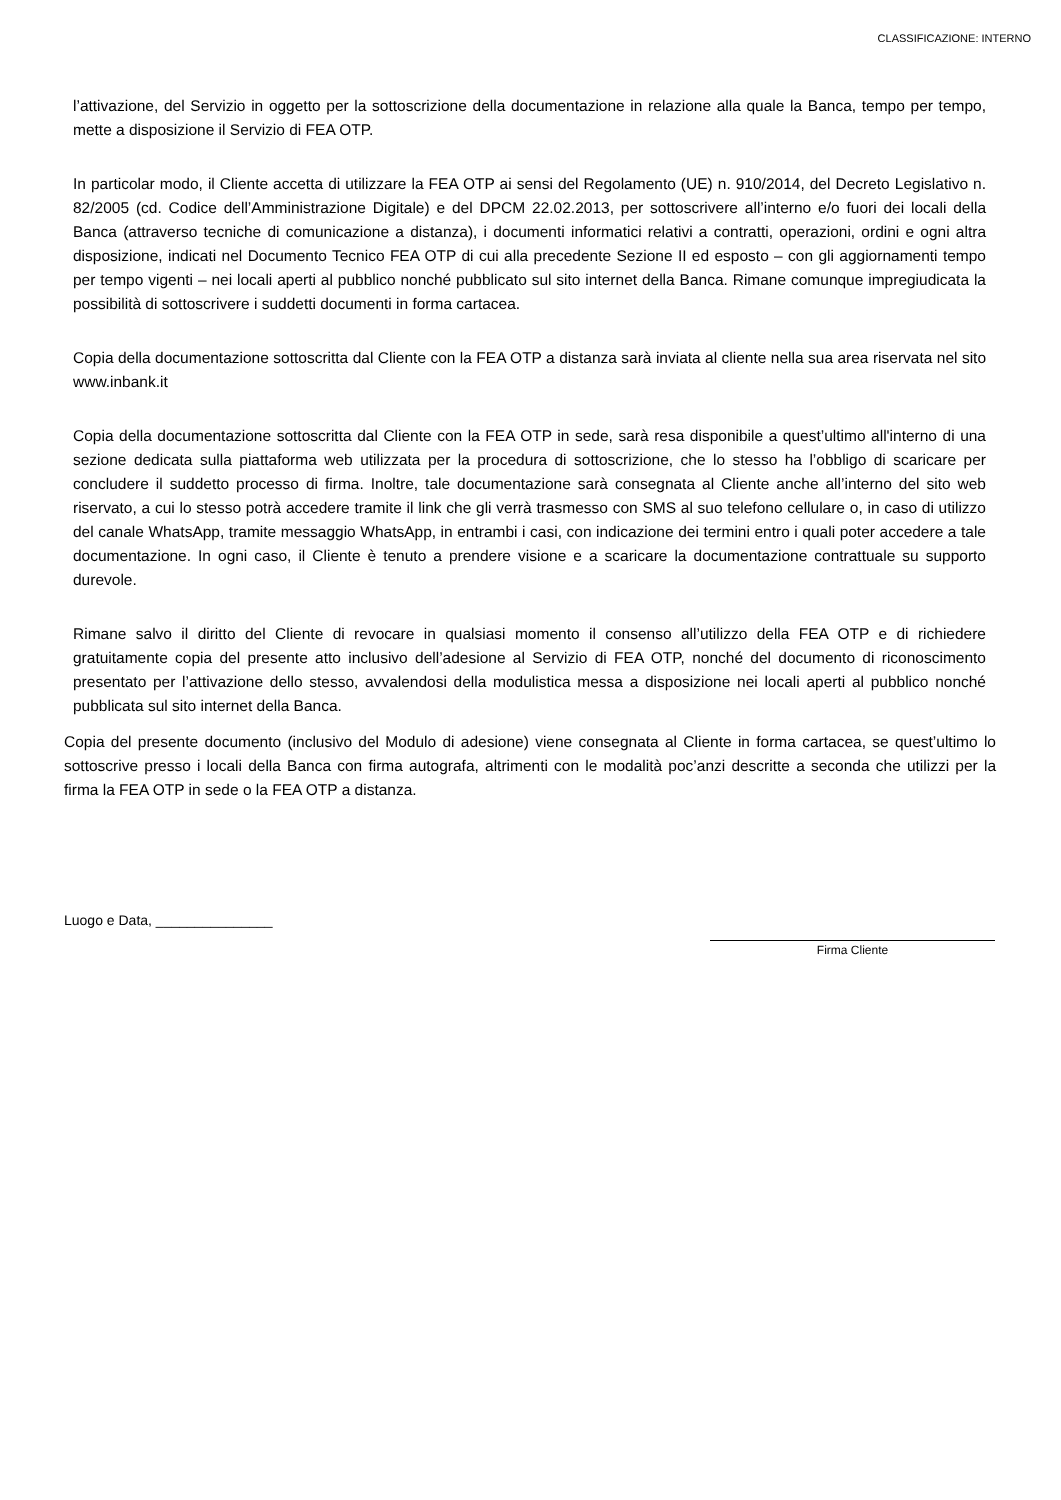CLASSIFICAZIONE: INTERNO
l’attivazione, del Servizio in oggetto per la sottoscrizione della documentazione in relazione alla quale la Banca, tempo per tempo, mette a disposizione il Servizio di FEA OTP.
In particolar modo, il Cliente accetta di utilizzare la FEA OTP ai sensi del Regolamento (UE) n. 910/2014, del Decreto Legislativo n. 82/2005 (cd. Codice dell’Amministrazione Digitale) e del DPCM 22.02.2013, per sottoscrivere all’interno e/o fuori dei locali della Banca (attraverso tecniche di comunicazione a distanza), i documenti informatici relativi a contratti, operazioni, ordini e ogni altra disposizione, indicati nel Documento Tecnico FEA OTP di cui alla precedente Sezione II ed esposto – con gli aggiornamenti tempo per tempo vigenti – nei locali aperti al pubblico nonché pubblicato sul sito internet della Banca. Rimane comunque impregiudicata la possibilità di sottoscrivere i suddetti documenti in forma cartacea.
Copia della documentazione sottoscritta dal Cliente con la FEA OTP a distanza sarà inviata al cliente nella sua area riservata nel sito www.inbank.it
Copia della documentazione sottoscritta dal Cliente con la FEA OTP in sede, sarà resa disponibile a quest’ultimo all'interno di una sezione dedicata sulla piattaforma web utilizzata per la procedura di sottoscrizione, che lo stesso ha l’obbligo di scaricare per concludere il suddetto processo di firma. Inoltre, tale documentazione sarà consegnata al Cliente anche all’interno del sito web riservato, a cui lo stesso potrà accedere tramite il link che gli verrà trasmesso con SMS al suo telefono cellulare o, in caso di utilizzo del canale WhatsApp, tramite messaggio WhatsApp, in entrambi i casi, con indicazione dei termini entro i quali poter accedere a tale documentazione. In ogni caso, il Cliente è tenuto a prendere visione e a scaricare la documentazione contrattuale su supporto durevole.
Rimane salvo il diritto del Cliente di revocare in qualsiasi momento il consenso all’utilizzo della FEA OTP e di richiedere gratuitamente copia del presente atto inclusivo dell’adesione al Servizio di FEA OTP, nonché del documento di riconoscimento presentato per l’attivazione dello stesso, avvalendosi della modulistica messa a disposizione nei locali aperti al pubblico nonché pubblicata sul sito internet della Banca.
Copia del presente documento (inclusivo del Modulo di adesione) viene consegnata al Cliente in forma cartacea, se quest’ultimo lo sottoscrive presso i locali della Banca con firma autografa, altrimenti con le modalità poc’anzi descritte a seconda che utilizzi per la firma la FEA OTP in sede o la FEA OTP a distanza.
Luogo e Data, _______________
Firma Cliente